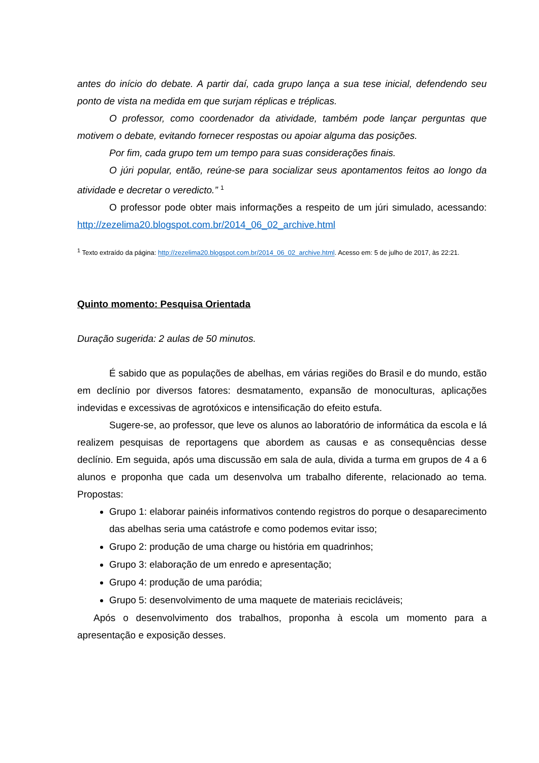antes do início do debate. A partir daí, cada grupo lança a sua tese inicial, defendendo seu ponto de vista na medida em que surjam réplicas e tréplicas.
O professor, como coordenador da atividade, também pode lançar perguntas que motivem o debate, evitando fornecer respostas ou apoiar alguma das posições.
Por fim, cada grupo tem um tempo para suas considerações finais.
O júri popular, então, reúne-se para socializar seus apontamentos feitos ao longo da atividade e decretar o veredicto.” <sup>1</sup>
O professor pode obter mais informações a respeito de um júri simulado, acessando: http://zezelima20.blogspot.com.br/2014_06_02_archive.html
<sup>1</sup> Texto extraído da página: http://zezelima20.blogspot.com.br/2014_06_02_archive.html. Acesso em: 5 de julho de 2017, às 22:21.
Quinto momento: Pesquisa Orientada
Duração sugerida: 2 aulas de 50 minutos.
É sabido que as populações de abelhas, em várias regiões do Brasil e do mundo, estão em declínio por diversos fatores: desmatamento, expansão de monoculturas, aplicações indevidas e excessivas de agrotóxicos e intensificação do efeito estufa.
Sugere-se, ao professor, que leve os alunos ao laboratório de informática da escola e lá realizem pesquisas de reportagens que abordem as causas e as consequências desse declínio. Em seguida, após uma discussão em sala de aula, divida a turma em grupos de 4 a 6 alunos e proponha que cada um desenvolva um trabalho diferente, relacionado ao tema. Propostas:
Grupo 1: elaborar painéis informativos contendo registros do porque o desaparecimento das abelhas seria uma catástrofe e como podemos evitar isso;
Grupo 2: produção de uma charge ou história em quadrinhos;
Grupo 3: elaboração de um enredo e apresentação;
Grupo 4: produção de uma paródia;
Grupo 5: desenvolvimento de uma maquete de materiais recicláveis;
Após o desenvolvimento dos trabalhos, proponha à escola um momento para a apresentação e exposição desses.